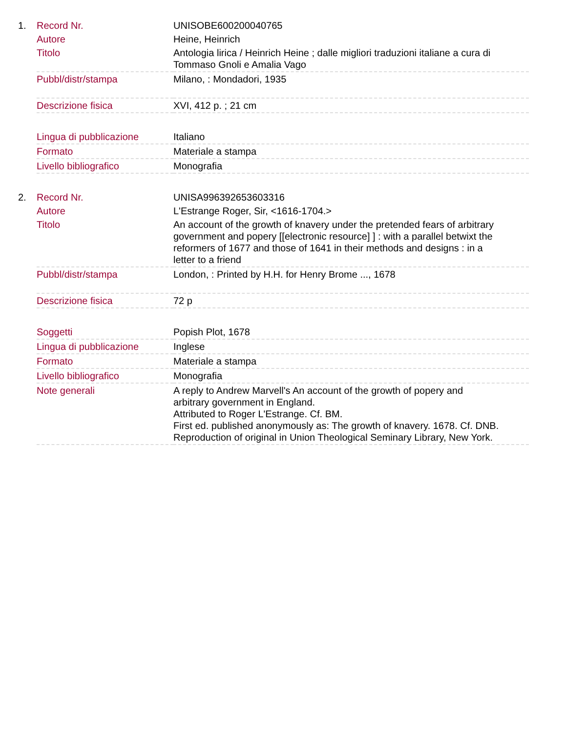| 1. | Record Nr. | UNISOBE600200040765 |
| | Autore | Heine, Heinrich |
| | Titolo | Antologia lirica / Heinrich Heine ; dalle migliori traduzioni italiane a cura di Tommaso Gnoli e Amalia Vago |
| | Pubbl/distr/stampa | Milano, : Mondadori, 1935 |
| | Descrizione fisica | XVI, 412 p. ; 21 cm |
| | Lingua di pubblicazione | Italiano |
| | Formato | Materiale a stampa |
| | Livello bibliografico | Monografia |
| 2. | Record Nr. | UNISA996392653603316 |
| | Autore | L'Estrange Roger, Sir, <1616-1704.> |
| | Titolo | An account of the growth of knavery under the pretended fears of arbitrary government and popery [[electronic resource] ] : with a parallel betwixt the reformers of 1677 and those of 1641 in their methods and designs : in a letter to a friend |
| | Pubbl/distr/stampa | London, : Printed by H.H. for Henry Brome ..., 1678 |
| | Descrizione fisica | 72 p |
| | Soggetti | Popish Plot, 1678 |
| | Lingua di pubblicazione | Inglese |
| | Formato | Materiale a stampa |
| | Livello bibliografico | Monografia |
| | Note generali | A reply to Andrew Marvell's An account of the growth of popery and arbitrary government in England. Attributed to Roger L'Estrange. Cf. BM. First ed. published anonymously as: The growth of knavery. 1678. Cf. DNB. Reproduction of original in Union Theological Seminary Library, New York. |